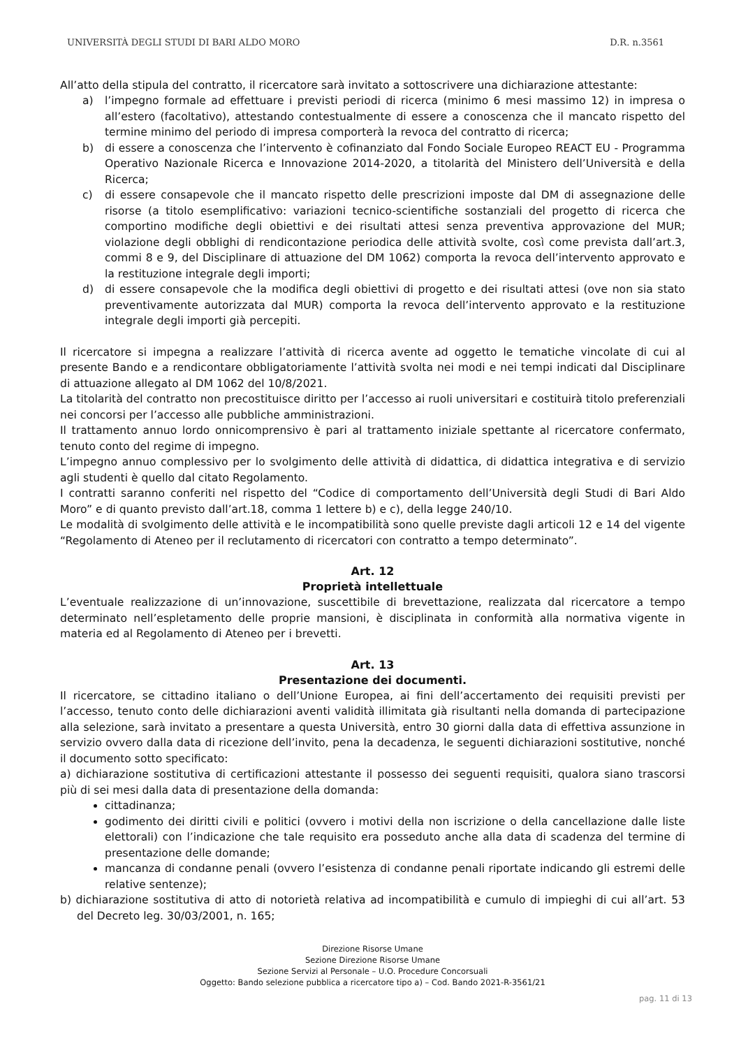UNIVERSITÀ DEGLI STUDI DI BARI ALDO MORO D.R. n.3561
All’atto della stipula del contratto, il ricercatore sarà invitato a sottoscrivere una dichiarazione attestante:
a) l’impegno formale ad effettuare i previsti periodi di ricerca (minimo 6 mesi massimo 12) in impresa o all’estero (facoltativo), attestando contestualmente di essere a conoscenza che il mancato rispetto del termine minimo del periodo di impresa comporterà la revoca del contratto di ricerca;
b) di essere a conoscenza che l’intervento è cofinanziato dal Fondo Sociale Europeo REACT EU - Programma Operativo Nazionale Ricerca e Innovazione 2014-2020, a titolarità del Ministero dell’Università e della Ricerca;
c) di essere consapevole che il mancato rispetto delle prescrizioni imposte dal DM di assegnazione delle risorse (a titolo esemplificativo: variazioni tecnico-scientifiche sostanziali del progetto di ricerca che comportino modifiche degli obiettivi e dei risultati attesi senza preventiva approvazione del MUR; violazione degli obblighi di rendicontazione periodica delle attività svolte, così come prevista dall’art.3, commi 8 e 9, del Disciplinare di attuazione del DM 1062) comporta la revoca dell’intervento approvato e la restituzione integrale degli importi;
d) di essere consapevole che la modifica degli obiettivi di progetto e dei risultati attesi (ove non sia stato preventivamente autorizzata dal MUR) comporta la revoca dell’intervento approvato e la restituzione integrale degli importi già percepiti.
Il ricercatore si impegna a realizzare l’attività di ricerca avente ad oggetto le tematiche vincolate di cui al presente Bando e a rendicontare obbligatoriamente l’attività svolta nei modi e nei tempi indicati dal Disciplinare di attuazione allegato al DM 1062 del 10/8/2021.
La titolarità del contratto non precostituisce diritto per l’accesso ai ruoli universitari e costituirà titolo preferenziali nei concorsi per l’accesso alle pubbliche amministrazioni.
Il trattamento annuo lordo onnicomprensivo è pari al trattamento iniziale spettante al ricercatore confermato, tenuto conto del regime di impegno.
L’impegno annuo complessivo per lo svolgimento delle attività di didattica, di didattica integrativa e di servizio agli studenti è quello dal citato Regolamento.
I contratti saranno conferiti nel rispetto del “Codice di comportamento dell’Università degli Studi di Bari Aldo Moro” e di quanto previsto dall’art.18, comma 1 lettere b) e c), della legge 240/10.
Le modalità di svolgimento delle attività e le incompatibilità sono quelle previste dagli articoli 12 e 14 del vigente “Regolamento di Ateneo per il reclutamento di ricercatori con contratto a tempo determinato”.
Art. 12
Proprietà intellettuale
L’eventuale realizzazione di un’innovazione, suscettibile di brevettazione, realizzata dal ricercatore a tempo determinato nell’espletamento delle proprie mansioni, è disciplinata in conformità alla normativa vigente in materia ed al Regolamento di Ateneo per i brevetti.
Art. 13
Presentazione dei documenti.
Il ricercatore, se cittadino italiano o dell’Unione Europea, ai fini dell’accertamento dei requisiti previsti per l’accesso, tenuto conto delle dichiarazioni aventi validità illimitata già risultanti nella domanda di partecipazione alla selezione, sarà invitato a presentare a questa Università, entro 30 giorni dalla data di effettiva assunzione in servizio ovvero dalla data di ricezione dell’invito, pena la decadenza, le seguenti dichiarazioni sostitutive, nonché il documento sotto specificato:
a) dichiarazione sostitutiva di certificazioni attestante il possesso dei seguenti requisiti, qualora siano trascorsi più di sei mesi dalla data di presentazione della domanda:
cittadinanza;
godimento dei diritti civili e politici (ovvero i motivi della non iscrizione o della cancellazione dalle liste elettorali) con l’indicazione che tale requisito era posseduto anche alla data di scadenza del termine di presentazione delle domande;
mancanza di condanne penali (ovvero l’esistenza di condanne penali riportate indicando gli estremi delle relative sentenze);
b) dichiarazione sostitutiva di atto di notorietà relativa ad incompatibilità e cumulo di impieghi di cui all’art. 53 del Decreto leg. 30/03/2001, n. 165;
Direzione Risorse Umane
Sezione Direzione Risorse Umane
Sezione Servizi al Personale – U.O. Procedure Concorsuali
Oggetto: Bando selezione pubblica a ricercatore tipo a) – Cod. Bando 2021-R-3561/21
pag. 11 di 13